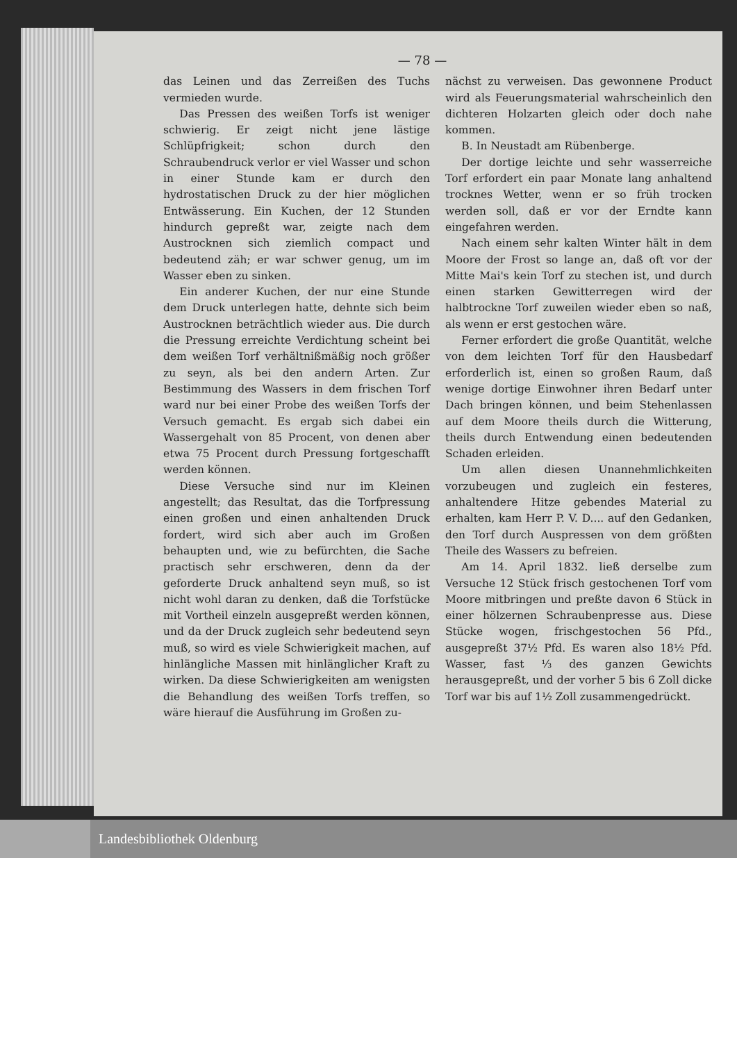— 78 —
das Leinen und das Zerreißen des Tuchs vermieden wurde.
Das Pressen des weißen Torfs ist weniger schwierig. Er zeigt nicht jene lästige Schlüpfrigkeit; schon durch den Schraubendruck verlor er viel Wasser und schon in einer Stunde kam er durch den hydrostatischen Druck zu der hier möglichen Entwässerung. Ein Kuchen, der 12 Stunden hindurch gepreßt war, zeigte nach dem Austrocknen sich ziemlich compact und bedeutend zäh; er war schwer genug, um im Wasser eben zu sinken.
Ein anderer Kuchen, der nur eine Stunde dem Druck unterlegen hatte, dehnte sich beim Austrocknen beträchtlich wieder aus. Die durch die Pressung erreichte Verdichtung scheint bei dem weißen Torf verhältnißmäßig noch größer zu seyn, als bei den andern Arten. Zur Bestimmung des Wassers in dem frischen Torf ward nur bei einer Probe des weißen Torfs der Versuch gemacht. Es ergab sich dabei ein Wassergehalt von 85 Procent, von denen aber etwa 75 Procent durch Pressung fortgeschafft werden können.
Diese Versuche sind nur im Kleinen angestellt; das Resultat, das die Torfpressung einen großen und einen anhaltenden Druck fordert, wird sich aber auch im Großen behaupten und, wie zu befürchten, die Sache practisch sehr erschweren, denn da der geforderte Druck anhaltend seyn muß, so ist nicht wohl daran zu denken, daß die Torfstücke mit Vortheil einzeln ausgepreßt werden können, und da der Druck zugleich sehr bedeutend seyn muß, so wird es viele Schwierigkeit machen, auf hinlängliche Massen mit hinlänglicher Kraft zu wirken. Da diese Schwierigkeiten am wenigsten die Behandlung des weißen Torfs treffen, so wäre hierauf die Ausführung im Großen zu-
nächst zu verweisen. Das gewonnene Product wird als Feuerungsmaterial wahrscheinlich den dichteren Holzarten gleich oder doch nahe kommen.
B. In Neustadt am Rübenberge.
Der dortige leichte und sehr wasserreiche Torf erfordert ein paar Monate lang anhaltend trocknes Wetter, wenn er so früh trocken werden soll, daß er vor der Erndte kann eingefahren werden.
Nach einem sehr kalten Winter hält in dem Moore der Frost so lange an, daß oft vor der Mitte Mai's kein Torf zu stechen ist, und durch einen starken Gewitterregen wird der halbtrockne Torf zuweilen wieder eben so naß, als wenn er erst gestochen wäre.
Ferner erfordert die große Quantität, welche von dem leichten Torf für den Hausbedarf erforderlich ist, einen so großen Raum, daß wenige dortige Einwohner ihren Bedarf unter Dach bringen können, und beim Stehenlassen auf dem Moore theils durch die Witterung, theils durch Entwendung einen bedeutenden Schaden erleiden.
Um allen diesen Unannehmlichkeiten vorzubeugen und zugleich ein festeres, anhaltendere Hitze gebendes Material zu erhalten, kam Herr P. V. D.... auf den Gedanken, den Torf durch Auspressen von dem größten Theile des Wassers zu befreien.
Am 14. April 1832. ließ derselbe zum Versuche 12 Stück frisch gestochenen Torf vom Moore mitbringen und preßte davon 6 Stück in einer hölzernen Schraubenpresse aus. Diese Stücke wogen, frischgestochen 56 Pfd., ausgepreßt 37½ Pfd. Es waren also 18½ Pfd. Wasser, fast ⅓ des ganzen Gewichts herausgepreßt, und der vorher 5 bis 6 Zoll dicke Torf war bis auf 1½ Zoll zusammengedrückt.
Landesbibliothek Oldenburg